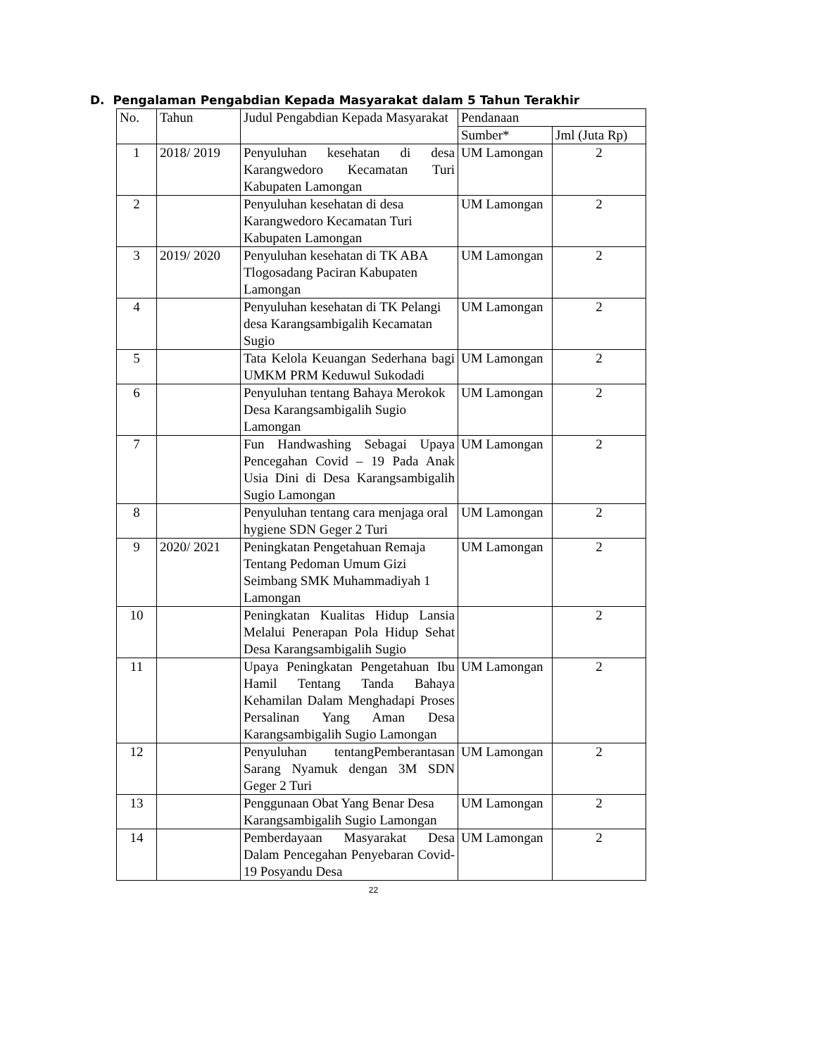D. Pengalaman Pengabdian Kepada Masyarakat dalam 5 Tahun Terakhir
| No. | Tahun | Judul Pengabdian Kepada Masyarakat | Pendanaan | |
| --- | --- | --- | --- | --- |
| | | | Sumber* | Jml (Juta Rp) |
| 1 | 2018/ 2019 | Penyuluhan kesehatan di desa Karangwedoro Kecamatan Turi Kabupaten Lamongan | UM Lamongan | 2 |
| 2 | | Penyuluhan kesehatan di desa Karangwedoro Kecamatan Turi Kabupaten Lamongan | UM Lamongan | 2 |
| 3 | 2019/ 2020 | Penyuluhan kesehatan di TK ABA Tlogosadang Paciran Kabupaten Lamongan | UM Lamongan | 2 |
| 4 | | Penyuluhan kesehatan di TK Pelangi desa Karangsambigalih Kecamatan Sugio | UM Lamongan | 2 |
| 5 | | Tata Kelola Keuangan Sederhana bagi UMKM PRM Keduwul Sukodadi | UM Lamongan | 2 |
| 6 | | Penyuluhan tentang Bahaya Merokok Desa Karangsambigalih Sugio Lamongan | UM Lamongan | 2 |
| 7 | | Fun Handwashing Sebagai Upaya Pencegahan Covid – 19 Pada Anak Usia Dini di Desa Karangsambigalih Sugio Lamongan | UM Lamongan | 2 |
| 8 | | Penyuluhan tentang cara menjaga oral hygiene SDN Geger 2 Turi | UM Lamongan | 2 |
| 9 | 2020/ 2021 | Peningkatan Pengetahuan Remaja Tentang Pedoman Umum Gizi Seimbang SMK Muhammadiyah 1 Lamongan | UM Lamongan | 2 |
| 10 | | Peningkatan Kualitas Hidup Lansia Melalui Penerapan Pola Hidup Sehat Desa Karangsambigalih Sugio | | 2 |
| 11 | | Upaya Peningkatan Pengetahuan Ibu Hamil Tentang Tanda Bahaya Kehamilan Dalam Menghadapi Proses Persalinan Yang Aman Desa Karangsambigalih Sugio Lamongan | UM Lamongan | 2 |
| 12 | | Penyuluhan tentangPemberantasan Sarang Nyamuk dengan 3M SDN Geger 2 Turi | UM Lamongan | 2 |
| 13 | | Penggunaan Obat Yang Benar Desa Karangsambigalih Sugio Lamongan | UM Lamongan | 2 |
| 14 | | Pemberdayaan Masyarakat Desa Dalam Pencegahan Penyebaran Covid-19 Posyandu Desa | UM Lamongan | 2 |
22